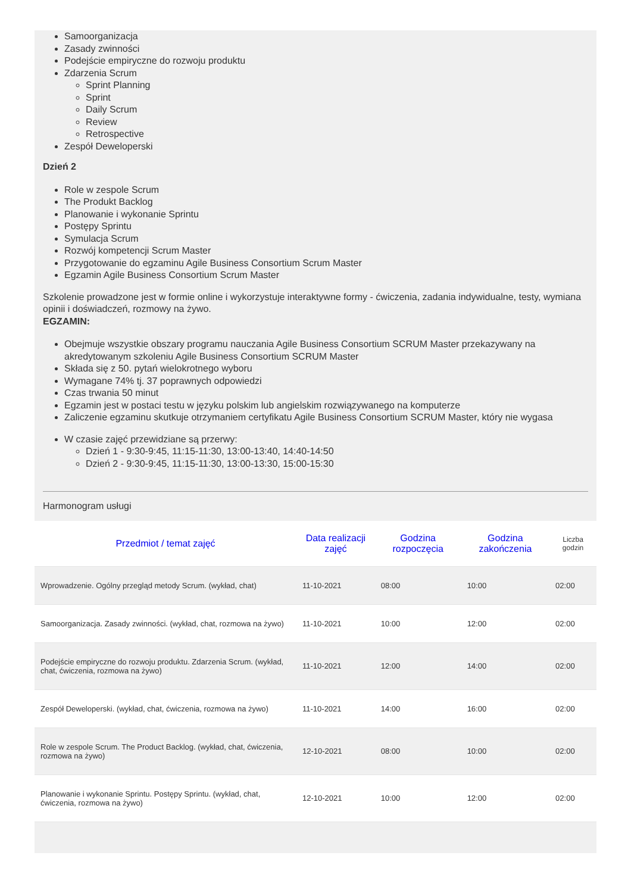Samoorganizacja
Zasady zwinności
Podejście empiryczne do rozwoju produktu
Zdarzenia Scrum
Sprint Planning
Sprint
Daily Scrum
Review
Retrospective
Zespół Deweloperski
Dzień 2
Role w zespole Scrum
The Produkt Backlog
Planowanie i wykonanie Sprintu
Postępy Sprintu
Symulacja Scrum
Rozwój kompetencji Scrum Master
Przygotowanie do egzaminu Agile Business Consortium Scrum Master
Egzamin Agile Business Consortium Scrum Master
Szkolenie prowadzone jest w formie online i wykorzystuje interaktywne formy - ćwiczenia, zadania indywidualne, testy, wymiana opinii i doświadczeń, rozmowy na żywo.
EGZAMIN:
Obejmuje wszystkie obszary programu nauczania Agile Business Consortium SCRUM Master przekazywany na akredytowanym szkoleniu Agile Business Consortium SCRUM Master
Składa się z 50. pytań wielokrotnego wyboru
Wymagane 74% tj. 37 poprawnych odpowiedzi
Czas trwania 50 minut
Egzamin jest w postaci testu w języku polskim lub angielskim rozwiązywanego na komputerze
Zaliczenie egzaminu skutkuje otrzymaniem certyfikatu Agile Business Consortium SCRUM Master, który nie wygasa
W czasie zajęć przewidziane są przerwy:
Dzień 1 - 9:30-9:45, 11:15-11:30, 13:00-13:40, 14:40-14:50
Dzień 2 - 9:30-9:45, 11:15-11:30, 13:00-13:30, 15:00-15:30
Harmonogram usługi
| Przedmiot / temat zajęć | Data realizacji zajęć | Godzina rozpoczęcia | Godzina zakończenia | Liczba godzin |
| --- | --- | --- | --- | --- |
| Wprowadzenie. Ogólny przegląd metody Scrum. (wykład, chat) | 11-10-2021 | 08:00 | 10:00 | 02:00 |
| Samoorganizacja. Zasady zwinności. (wykład, chat, rozmowa na żywo) | 11-10-2021 | 10:00 | 12:00 | 02:00 |
| Podejście empiryczne do rozwoju produktu. Zdarzenia Scrum. (wykład, chat, ćwiczenia, rozmowa na żywo) | 11-10-2021 | 12:00 | 14:00 | 02:00 |
| Zespół Deweloperski. (wykład, chat, ćwiczenia, rozmowa na żywo) | 11-10-2021 | 14:00 | 16:00 | 02:00 |
| Role w zespole Scrum. The Product Backlog. (wykład, chat, ćwiczenia, rozmowa na żywo) | 12-10-2021 | 08:00 | 10:00 | 02:00 |
| Planowanie i wykonanie Sprintu. Postępy Sprintu. (wykład, chat, ćwiczenia, rozmowa na żywo) | 12-10-2021 | 10:00 | 12:00 | 02:00 |